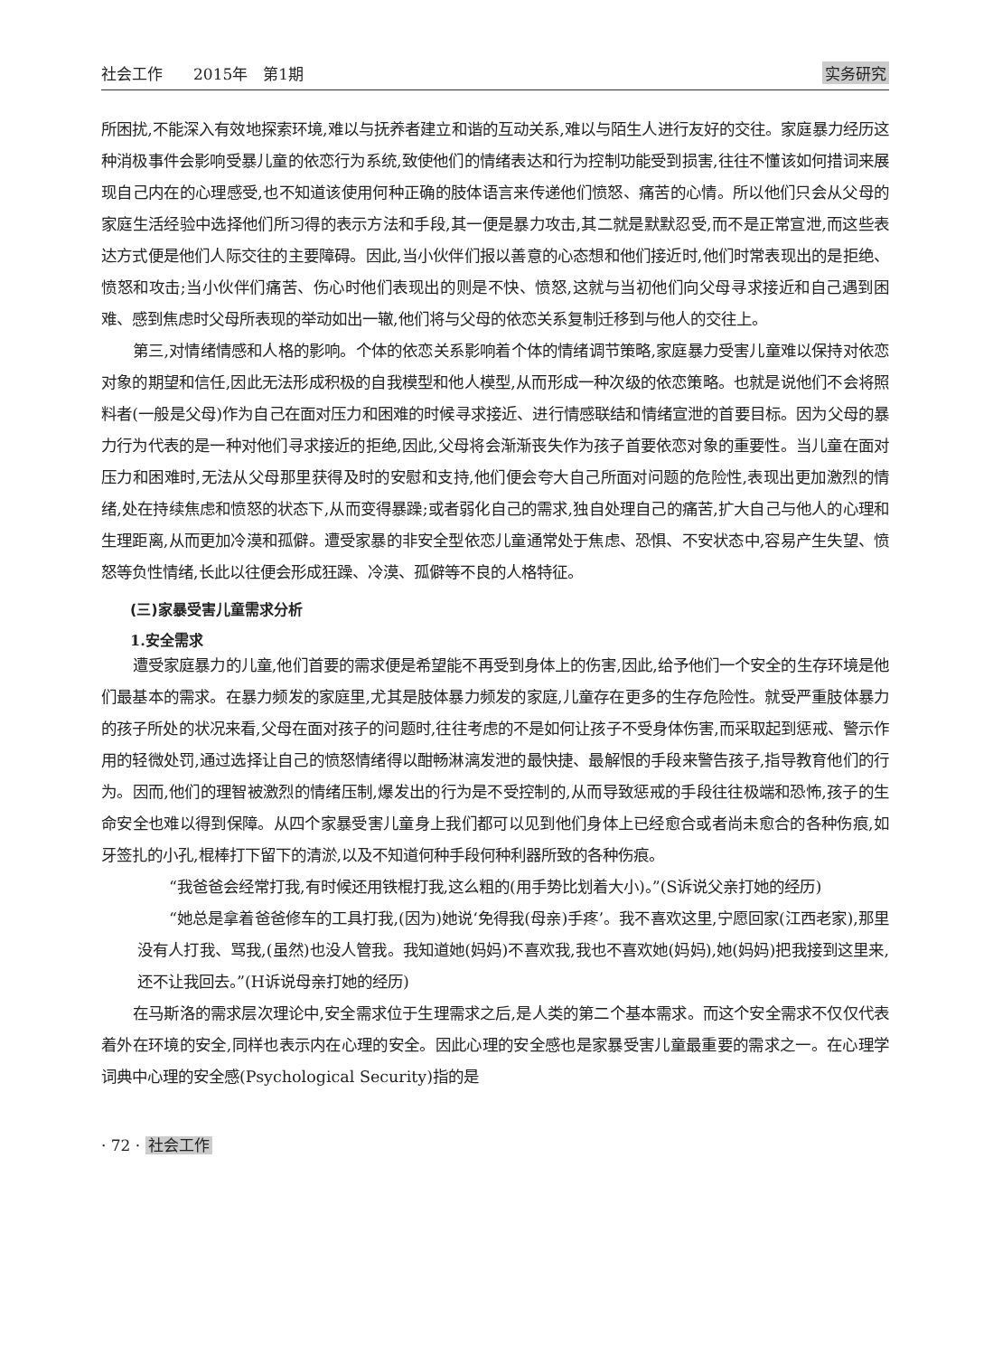社会工作　　2015年　第1期 实务研究
所困扰,不能深入有效地探索环境,难以与抚养者建立和谐的互动关系,难以与陌生人进行友好的交往。家庭暴力经历这种消极事件会影响受暴儿童的依恋行为系统,致使他们的情绪表达和行为控制功能受到损害,往往不懂该如何措词来展现自己内在的心理感受,也不知道该使用何种正确的肢体语言来传递他们愤怒、痛苦的心情。所以他们只会从父母的家庭生活经验中选择他们所习得的表示方法和手段,其一便是暴力攻击,其二就是默默忍受,而不是正常宣泄,而这些表达方式便是他们人际交往的主要障碍。因此,当小伙伴们报以善意的心态想和他们接近时,他们时常表现出的是拒绝、愤怒和攻击;当小伙伴们痛苦、伤心时他们表现出的则是不快、愤怒,这就与当初他们向父母寻求接近和自己遇到困难、感到焦虑时父母所表现的举动如出一辙,他们将与父母的依恋关系复制迁移到与他人的交往上。
第三,对情绪情感和人格的影响。个体的依恋关系影响着个体的情绪调节策略,家庭暴力受害儿童难以保持对依恋对象的期望和信任,因此无法形成积极的自我模型和他人模型,从而形成一种次级的依恋策略。也就是说他们不会将照料者(一般是父母)作为自己在面对压力和困难的时候寻求接近、进行情感联结和情绪宣泄的首要目标。因为父母的暴力行为代表的是一种对他们寻求接近的拒绝,因此,父母将会渐渐丧失作为孩子首要依恋对象的重要性。当儿童在面对压力和困难时,无法从父母那里获得及时的安慰和支持,他们便会夸大自己所面对问题的危险性,表现出更加激烈的情绪,处在持续焦虑和愤怒的状态下,从而变得暴躁;或者弱化自己的需求,独自处理自己的痛苦,扩大自己与他人的心理和生理距离,从而更加冷漠和孤僻。遭受家暴的非安全型依恋儿童通常处于焦虑、恐惧、不安状态中,容易产生失望、愤怒等负性情绪,长此以往便会形成狂躁、冷漠、孤僻等不良的人格特征。
(三)家暴受害儿童需求分析
1.安全需求
遭受家庭暴力的儿童,他们首要的需求便是希望能不再受到身体上的伤害,因此,给予他们一个安全的生存环境是他们最基本的需求。在暴力频发的家庭里,尤其是肢体暴力频发的家庭,儿童存在更多的生存危险性。就受严重肢体暴力的孩子所处的状况来看,父母在面对孩子的问题时,往往考虑的不是如何让孩子不受身体伤害,而采取起到惩戒、警示作用的轻微处罚,通过选择让自己的愤怒情绪得以酣畅淋漓发泄的最快捷、最解恨的手段来警告孩子,指导教育他们的行为。因而,他们的理智被激烈的情绪压制,爆发出的行为是不受控制的,从而导致惩戒的手段往往极端和恐怖,孩子的生命安全也难以得到保障。从四个家暴受害儿童身上我们都可以见到他们身体上已经愈合或者尚未愈合的各种伤痕,如牙签扎的小孔,棍棒打下留下的清淤,以及不知道何种手段何种利器所致的各种伤痕。
“我爸爸会经常打我,有时候还用铁棍打我,这么粗的(用手势比划着大小)。”(S诉说父亲打她的经历)
“她总是拿着爸爸修车的工具打我,(因为)她说‘免得我(母亲)手疼’。我不喜欢这里,宁愿回家(江西老家),那里没有人打我、骂我,(虽然)也没人管我。我知道她(妈妈)不喜欢我,我也不喜欢她(妈妈),她(妈妈)把我接到这里来,还不让我回去。”(H诉说母亲打她的经历)
在马斯洛的需求层次理论中,安全需求位于生理需求之后,是人类的第二个基本需求。而这个安全需求不仅仅代表着外在环境的安全,同样也表示内在心理的安全。因此心理的安全感也是家暴受害儿童最重要的需求之一。在心理学词典中心理的安全感(Psychological Security)指的是
· 72 · 社会工作